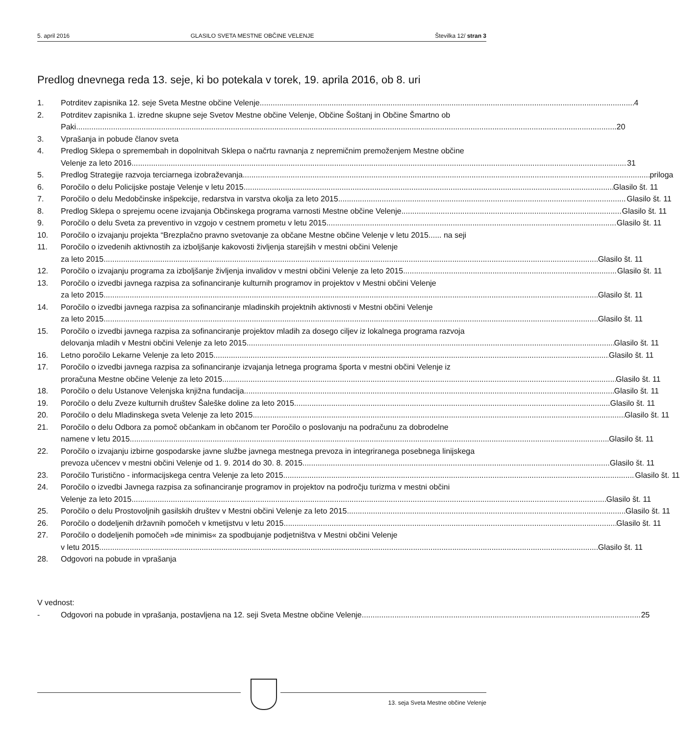5. april 2016 GLASILO SVETA MESTNE OBČINE VELENJE Številka 12/ stran 3
Predlog dnevnega reda 13. seje, ki bo potekala v torek, 19. aprila 2016, ob 8. uri
1. Potrditev zapisnika 12. seje Sveta Mestne občine Velenje 4
2. Potrditev zapisnika 1. izredne skupne seje Svetov Mestne občine Velenje, Občine Šoštanj in Občine Šmartno ob
Paki 20
3. Vprašanja in pobude članov sveta
4. Predlog Sklepa o spremembah in dopolnitvah Sklepa o načrtu ravnanja z nepremičnim premoženjem Mestne občine
Velenje za leto 2016 31
5. Predlog Strategije razvoja terciarnega izobraževanja priloga
6. Poročilo o delu Policijske postaje Velenje v letu 2015 Glasilo št. 11
7. Poročilo o delu Medobčinske inšpekcije, redarstva in varstva okolja za leto 2015 Glasilo št. 11
8. Predlog Sklepa o sprejemu ocene izvajanja Občinskega programa varnosti Mestne občine Velenje Glasilo št. 11
9. Poročilo o delu Sveta za preventivo in vzgojo v cestnem prometu v letu 2015 Glasilo št. 11
10. Poročilo o izvajanju projekta “Brezplačno pravno svetovanje za občane Mestne občine Velenje v letu 2015...... na seji
11. Poročilo o izvedenih aktivnostih za izboljšanje kakovosti življenja starejših v mestni občini Velenje
za leto 2015 Glasilo št. 11
12. Poročilo o izvajanju programa za izboljšanje življenja invalidov v mestni občini Velenje za leto 2015 Glasilo št. 11
13. Poročilo o izvedbi javnega razpisa za sofinanciranje kulturnih programov in projektov v Mestni občini Velenje
za leto 2015 Glasilo št. 11
14. Poročilo o izvedbi javnega razpisa za sofinanciranje mladinskih projektnih aktivnosti v Mestni občini Velenje
za leto 2015 Glasilo št. 11
15. Poročilo o izvedbi javnega razpisa za sofinanciranje projektov mladih za dosego ciljev iz lokalnega programa razvoja
delovanja mladih v Mestni občini Velenje za leto 2015 Glasilo št. 11
16. Letno poročilo Lekarne Velenje za leto 2015 Glasilo št. 11
17. Poročilo o izvedbi javnega razpisa za sofinanciranje izvajanja letnega programa športa v mestni občini Velenje iz
proračuna Mestne občine Velenje za leto 2015 Glasilo št. 11
18. Poročilo o delu Ustanove Velenjska knjižna fundacija Glasilo št. 11
19. Poročilo o delu Zveze kulturnih društev Šaleške doline za leto 2015 Glasilo št. 11
20. Poročilo o delu Mladinskega sveta Velenje za leto 2015 Glasilo št. 11
21. Poročilo o delu Odbora za pomoč občankam in občanom ter Poročilo o poslovanju na podračunu za dobrodelne
namene v letu 2015 Glasilo št. 11
22. Poročilo o izvajanju izbirne gospodarske javne službe javnega mestnega prevoza in integriranega posebnega linijskega
prevoza učencev v mestni občini Velenje od 1. 9. 2014 do 30. 8. 2015 Glasilo št. 11
23. Poročilo Turistično - informacijskega centra Velenje za leto 2015 Glasilo št. 11
24. Poročilo o izvedbi Javnega razpisa za sofinanciranje programov in projektov na področju turizma v mestni občini
Velenje za leto 2015 Glasilo št. 11
25. Poročilo o delu Prostovoljnih gasilskih društev v Mestni občini Velenje za leto 2015 Glasilo št. 11
26. Poročilo o dodeljenih državnih pomočeh v kmetijstvu v letu 2015 Glasilo št. 11
27. Poročilo o dodeljenih pomočeh »de minimis« za spodbujanje podjetništva v Mestni občini Velenje
v letu 2015 Glasilo št. 11
28. Odgovori na pobude in vprašanja
V vednost:
- Odgovori na pobude in vprašanja, postavljena na 12. seji Sveta Mestne občine Velenje 25
13. seja Sveta Mestne občine Velenje